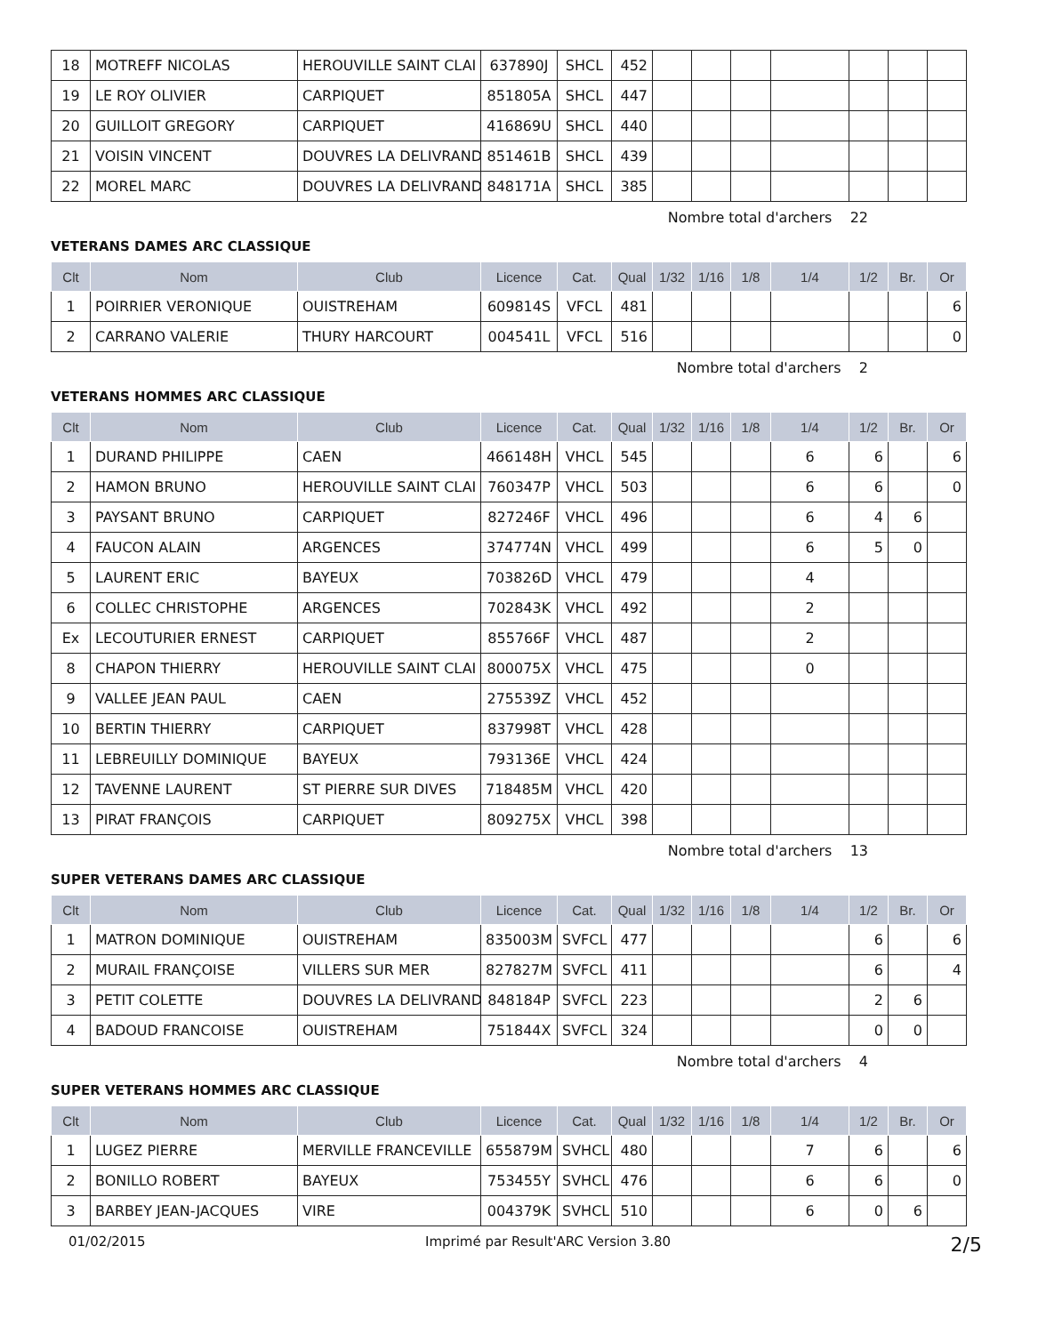| 18 | MOTREFF NICOLAS | HEROUVILLE SAINT CLAI | 637890J | SHCL | 452 | | | | | | | |
| 19 | LE ROY OLIVIER | CARPIQUET | 851805A | SHCL | 447 | | | | | | | |
| 20 | GUILLOIT GREGORY | CARPIQUET | 416869U | SHCL | 440 | | | | | | | |
| 21 | VOISIN VINCENT | DOUVRES LA DELIVRAND | 851461B | SHCL | 439 | | | | | | | |
| 22 | MOREL MARC | DOUVRES LA DELIVRAND | 848171A | SHCL | 385 | | | | | | | |
Nombre total d'archers 22
VETERANS DAMES ARC CLASSIQUE
| Clt | Nom | Club | Licence | Cat. | Qual | 1/32 | 1/16 | 1/8 | 1/4 | 1/2 | Br. | Or |
| --- | --- | --- | --- | --- | --- | --- | --- | --- | --- | --- | --- | --- |
| 1 | POIRRIER VERONIQUE | OUISTREHAM | 609814S | VFCL | 481 | | | | | | | 6 |
| 2 | CARRANO VALERIE | THURY HARCOURT | 004541L | VFCL | 516 | | | | | | | 0 |
Nombre total d'archers 2
VETERANS HOMMES ARC CLASSIQUE
| Clt | Nom | Club | Licence | Cat. | Qual | 1/32 | 1/16 | 1/8 | 1/4 | 1/2 | Br. | Or |
| --- | --- | --- | --- | --- | --- | --- | --- | --- | --- | --- | --- | --- |
| 1 | DURAND PHILIPPE | CAEN | 466148H | VHCL | 545 | | | | 6 | 6 | | 6 |
| 2 | HAMON BRUNO | HEROUVILLE SAINT CLAI | 760347P | VHCL | 503 | | | | 6 | 6 | | 0 |
| 3 | PAYSANT BRUNO | CARPIQUET | 827246F | VHCL | 496 | | | | 6 | 4 | 6 | |
| 4 | FAUCON ALAIN | ARGENCES | 374774N | VHCL | 499 | | | | 6 | 5 | 0 | |
| 5 | LAURENT ERIC | BAYEUX | 703826D | VHCL | 479 | | | | 4 | | | |
| 6 | COLLEC CHRISTOPHE | ARGENCES | 702843K | VHCL | 492 | | | | 2 | | | |
| Ex | LECOUTURIER ERNEST | CARPIQUET | 855766F | VHCL | 487 | | | | 2 | | | |
| 8 | CHAPON THIERRY | HEROUVILLE SAINT CLAI | 800075X | VHCL | 475 | | | | 0 | | | |
| 9 | VALLEE JEAN PAUL | CAEN | 275539Z | VHCL | 452 | | | | | | | |
| 10 | BERTIN THIERRY | CARPIQUET | 837998T | VHCL | 428 | | | | | | | |
| 11 | LEBREUILLY DOMINIQUE | BAYEUX | 793136E | VHCL | 424 | | | | | | | |
| 12 | TAVENNE LAURENT | ST PIERRE SUR DIVES | 718485M | VHCL | 420 | | | | | | | |
| 13 | PIRAT FRANÇOIS | CARPIQUET | 809275X | VHCL | 398 | | | | | | | |
Nombre total d'archers 13
SUPER VETERANS DAMES ARC CLASSIQUE
| Clt | Nom | Club | Licence | Cat. | Qual | 1/32 | 1/16 | 1/8 | 1/4 | 1/2 | Br. | Or |
| --- | --- | --- | --- | --- | --- | --- | --- | --- | --- | --- | --- | --- |
| 1 | MATRON DOMINIQUE | OUISTREHAM | 835003M | SVFCL | 477 | | | | | 6 | | 6 |
| 2 | MURAIL FRANÇOISE | VILLERS SUR MER | 827827M | SVFCL | 411 | | | | | 6 | | 4 |
| 3 | PETIT COLETTE | DOUVRES LA DELIVRAND | 848184P | SVFCL | 223 | | | | | 2 | 6 | |
| 4 | BADOUD FRANCOISE | OUISTREHAM | 751844X | SVFCL | 324 | | | | | 0 | 0 | |
Nombre total d'archers 4
SUPER VETERANS HOMMES ARC CLASSIQUE
| Clt | Nom | Club | Licence | Cat. | Qual | 1/32 | 1/16 | 1/8 | 1/4 | 1/2 | Br. | Or |
| --- | --- | --- | --- | --- | --- | --- | --- | --- | --- | --- | --- | --- |
| 1 | LUGEZ PIERRE | MERVILLE FRANCEVILLE | 655879M | SVHCL | 480 | | | | 7 | 6 | | 6 |
| 2 | BONILLO ROBERT | BAYEUX | 753455Y | SVHCL | 476 | | | | 6 | 6 | | 0 |
| 3 | BARBEY JEAN-JACQUES | VIRE | 004379K | SVHCL | 510 | | | | 6 | 0 | 6 | |
01/02/2015 Imprimé par Result'ARC Version 3.80 2/5